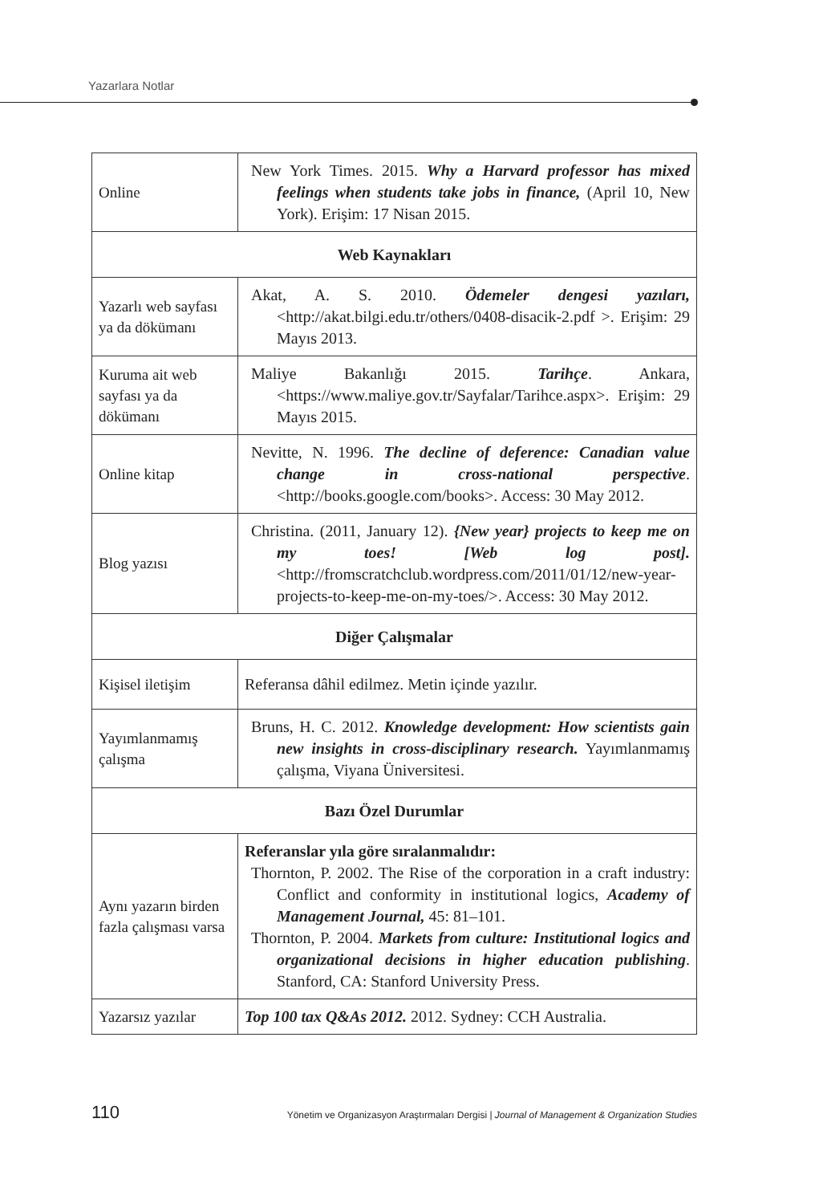Yazarlara Notlar
| Online | New York Times. 2015. Why a Harvard professor has mixed feelings when students take jobs in finance, (April 10, New York). Erişim: 17 Nisan 2015. |
| Web Kaynakları | |
| Yazarlı web sayfası ya da dökümanı | Akat, A. S. 2010. Ödemeler dengesi yazıları, <http://akat.bilgi.edu.tr/others/0408-disacik-2.pdf >. Erişim: 29 Mayıs 2013. |
| Kuruma ait web sayfası ya da dökümanı | Maliye Bakanlığı 2015. Tarihçe . Ankara, <https://www.maliye.gov.tr/Sayfalar/Tarihce.aspx>. Erişim: 29 Mayıs 2015. |
| Online kitap | Nevitte, N. 1996. The decline of deference: Canadian value change in cross-national perspective . <http://books.google.com/books>. Access: 30 May 2012. |
| Blog yazısı | Christina. (2011, January 12). {New year} projects to keep me on my toes! [Web log post]. <http://fromscratchclub.wordpress.com/2011/01/12/new-year-projects-to-keep-me-on-my-toes/>. Access: 30 May 2012. |
| Diğer Çalışmalar | |
| Kişisel iletişim | Referansa dâhil edilmez. Metin içinde yazılır. |
| Yayımlanmamış çalışma | Bruns, H. C. 2012. Knowledge development: How scientists gain new insights in cross-disciplinary research. Yayımlanmamış çalışma, Viyana Üniversitesi. |
| Bazı Özel Durumlar | |
| Aynı yazarın birden fazla çalışması varsa | Referanslar yıla göre sıralanmalıdır: Thornton, P. 2002. The Rise of the corporation in a craft industry: Conflict and conformity in institutional logics, Academy of Management Journal, 45: 81–101. Thornton, P. 2004. Markets from culture: Institutional logics and organizational decisions in higher education publishing . Stanford, CA: Stanford University Press. |
| Yazarsız yazılar | Top 100 tax Q&As 2012. 2012. Sydney: CCH Australia. |
110 Yönetim ve Organizasyon Araştırmaları Dergisi | Journal of Management & Organization Studies